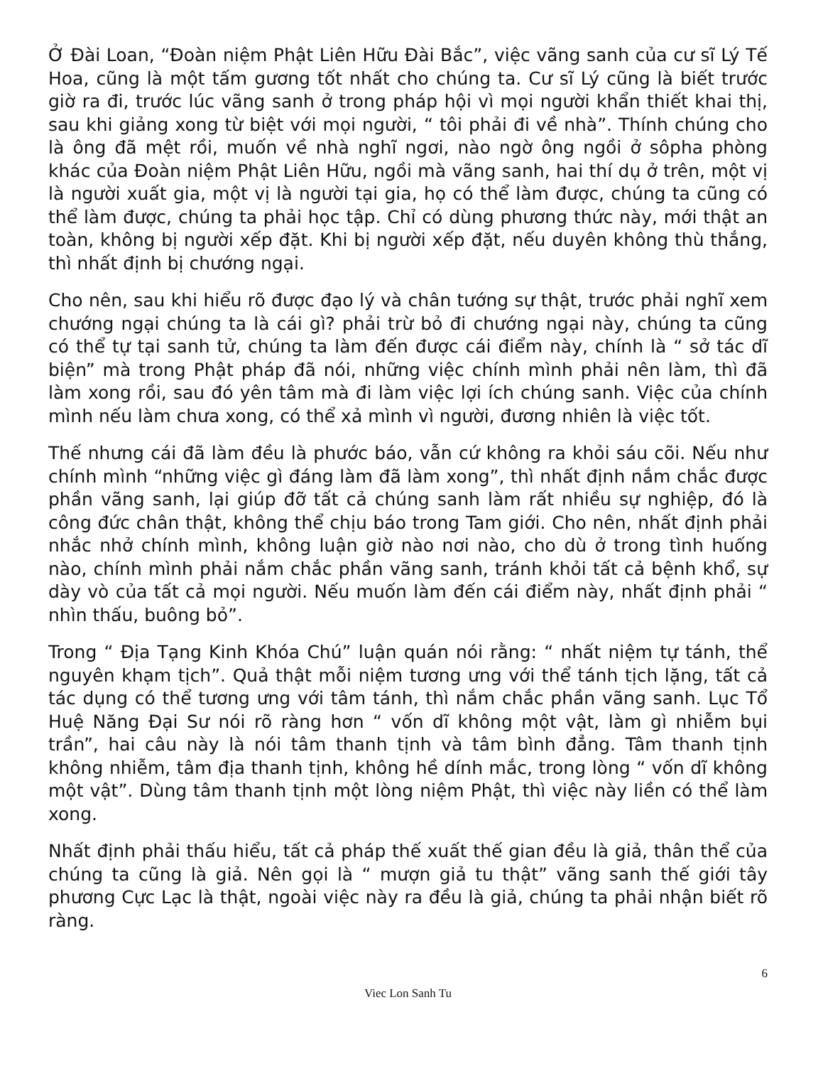Ở Đài Loan, “Đoàn niệm Phật Liên Hữu Đài Bắc”, việc vãng sanh của cư sĩ Lý Tế Hoa, cũng là một tấm gương tốt nhất cho chúng ta. Cư sĩ Lý cũng là biết trước giờ ra đi, trước lúc vãng sanh ở trong pháp hội vì mọi người khẩn thiết khai thị, sau khi giảng xong từ biệt với mọi người, “ tôi phải đi về nhà”. Thính chúng cho là ông đã mệt rồi, muốn về nhà nghĩ ngơi, nào ngờ ông ngồi ở sôpha phòng khác của Đoàn niệm Phật Liên Hữu, ngồi mà vãng sanh, hai thí dụ ở trên, một vị là người xuất gia, một vị là người tại gia, họ có thể làm được, chúng ta cũng có thể làm được, chúng ta phải học tập. Chỉ có dùng phương thức này, mới thật an toàn, không bị người xếp đặt. Khi bị người xếp đặt, nếu duyên không thù thắng, thì nhất định bị chướng ngại.
Cho nên, sau khi hiểu rõ được đạo lý và chân tướng sự thật, trước phải nghĩ xem chướng ngại chúng ta là cái gì? phải trừ bỏ đi chướng ngại này, chúng ta cũng có thể tự tại sanh tử, chúng ta làm đến được cái điểm này, chính là “ sở tác dĩ biện” mà trong Phật pháp đã nói, những việc chính mình phải nên làm, thì đã làm xong rồi, sau đó yên tâm mà đi làm việc lợi ích chúng sanh. Việc của chính mình nếu làm chưa xong, có thể xả mình vì người, đương nhiên là việc tốt.
Thế nhưng cái đã làm đều là phước báo, vẫn cứ không ra khỏi sáu cõi. Nếu như chính mình “những việc gì đáng làm đã làm xong”, thì nhất định nắm chắc được phần vãng sanh, lại giúp đỡ tất cả chúng sanh làm rất nhiều sự nghiệp, đó là công đức chân thật, không thể chịu báo trong Tam giới. Cho nên, nhất định phải nhắc nhở chính mình, không luận giờ nào nơi nào, cho dù ở trong tình huống nào, chính mình phải nắm chắc phần vãng sanh, tránh khỏi tất cả bệnh khổ, sự dày vò của tất cả mọi người. Nếu muốn làm đến cái điểm này, nhất định phải “ nhìn thấu, buông bỏ”.
Trong “ Địa Tạng Kinh Khóa Chú” luận quán nói rằng: “ nhất niệm tự tánh, thể nguyên khạm tịch”. Quả thật mỗi niệm tương ưng với thể tánh tịch lặng, tất cả tác dụng có thể tương ưng với tâm tánh, thì nắm chắc phần vãng sanh. Lục Tổ Huệ Năng Đại Sư nói rõ ràng hơn “ vốn dĩ không một vật, làm gì nhiễm bụi trần”, hai câu này là nói tâm thanh tịnh và tâm bình đẳng. Tâm thanh tịnh không nhiễm, tâm địa thanh tịnh, không hề dính mắc, trong lòng “ vốn dĩ không một vật”. Dùng tâm thanh tịnh một lòng niệm Phật, thì việc này liền có thể làm xong.
Nhất định phải thấu hiểu, tất cả pháp thế xuất thế gian đều là giả, thân thể của chúng ta cũng là giả. Nên gọi là “ mượn giả tu thật” vãng sanh thế giới tây phương Cực Lạc là thật, ngoài việc này ra đều là giả, chúng ta phải nhận biết rõ ràng.
6
Viec Lon Sanh Tu